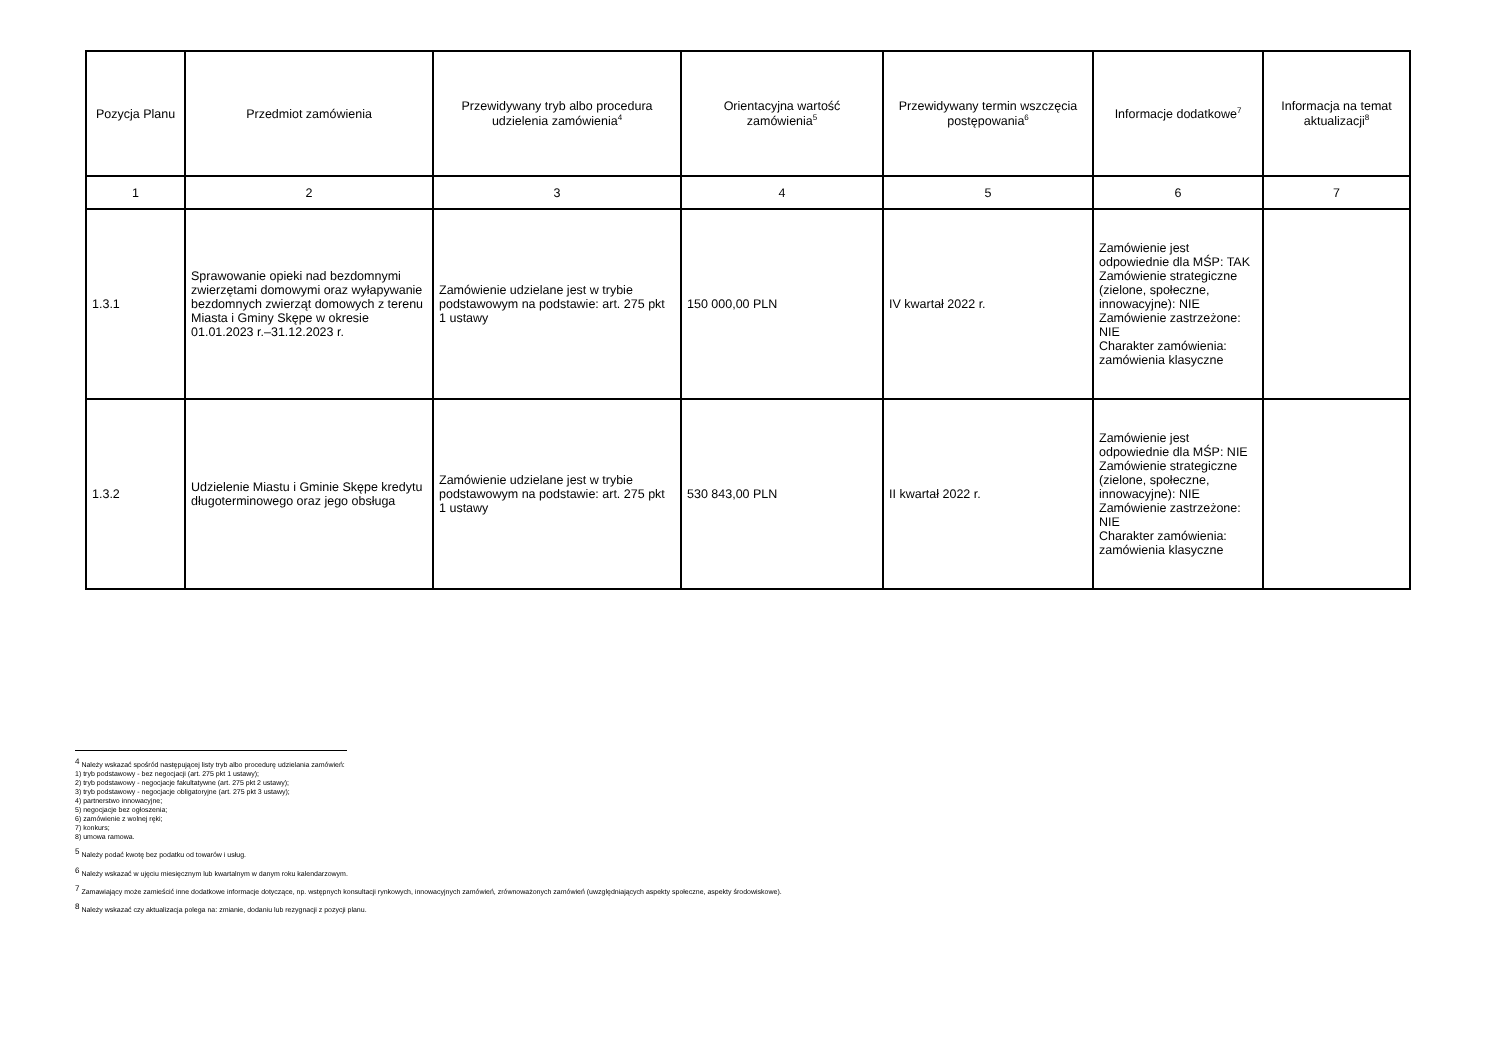| Pozycja Planu | Przedmiot zamówienia | Przewidywany tryb albo procedura udzielenia zamówienia<sup>4</sup> | Orientacyjna wartość zamówienia<sup>5</sup> | Przewidywany termin wszczęcia postępowania<sup>6</sup> | Informacje dodatkowe<sup>7</sup> | Informacja na temat aktualizacji<sup>8</sup> |
| --- | --- | --- | --- | --- | --- | --- |
| 1 | 2 | 3 | 4 | 5 | 6 | 7 |
| 1.3.1 | Sprawowanie opieki nad bezdomnymi zwierzętami domowymi oraz wyłapywanie bezdomnych zwierząt domowych z terenu Miasta i Gminy Skępe w okresie 01.01.2023 r.–31.12.2023 r. | Zamówienie udzielane jest w trybie podstawowym na podstawie: art. 275 pkt 1 ustawy | 150 000,00 PLN | IV kwartał 2022 r. | Zamówienie jest odpowiednie dla MŚP: TAK Zamówienie strategiczne (zielone, społeczne, innowacyjne): NIE Zamówienie zastrzeżone: NIE Charakter zamówienia: zamówienia klasyczne | |
| 1.3.2 | Udzielenie Miastu i Gminie Skępe kredytu długoterminowego oraz jego obsługa | Zamówienie udzielane jest w trybie podstawowym na podstawie: art. 275 pkt 1 ustawy | 530 843,00 PLN | II kwartał 2022 r. | Zamówienie jest odpowiednie dla MŚP: NIE Zamówienie strategiczne (zielone, społeczne, innowacyjne): NIE Zamówienie zastrzeżone: NIE Charakter zamówienia: zamówienia klasyczne | |
<sup>4</sup> Należy wskazać spośród następującej listy tryb albo procedurę udzielania zamówień:
1) tryb podstawowy - bez negocjacji (art. 275 pkt 1 ustawy);
2) tryb podstawowy - negocjacje fakultatywne (art. 275 pkt 2 ustawy);
3) tryb podstawowy - negocjacje obligatoryjne (art. 275 pkt 3 ustawy);
4) partnerstwo innowacyjne;
5) negocjacje bez ogłoszenia;
6) zamówienie z wolnej ręki;
7) konkurs;
8) umowa ramowa.
<sup>5</sup> Należy podać kwotę bez podatku od towarów i usług.
<sup>6</sup> Należy wskazać w ujęciu miesięcznym lub kwartalnym w danym roku kalendarzowym.
<sup>7</sup> Zamawiający może zamieścić inne dodatkowe informacje dotyczące, np. wstępnych konsultacji rynkowych, innowacyjnych zamówień, zrównoważonych zamówień (uwzględniających aspekty społeczne, aspekty środowiskowe).
<sup>8</sup> Należy wskazać czy aktualizacja polega na: zmianie, dodaniu lub rezygnacji z pozycji planu.